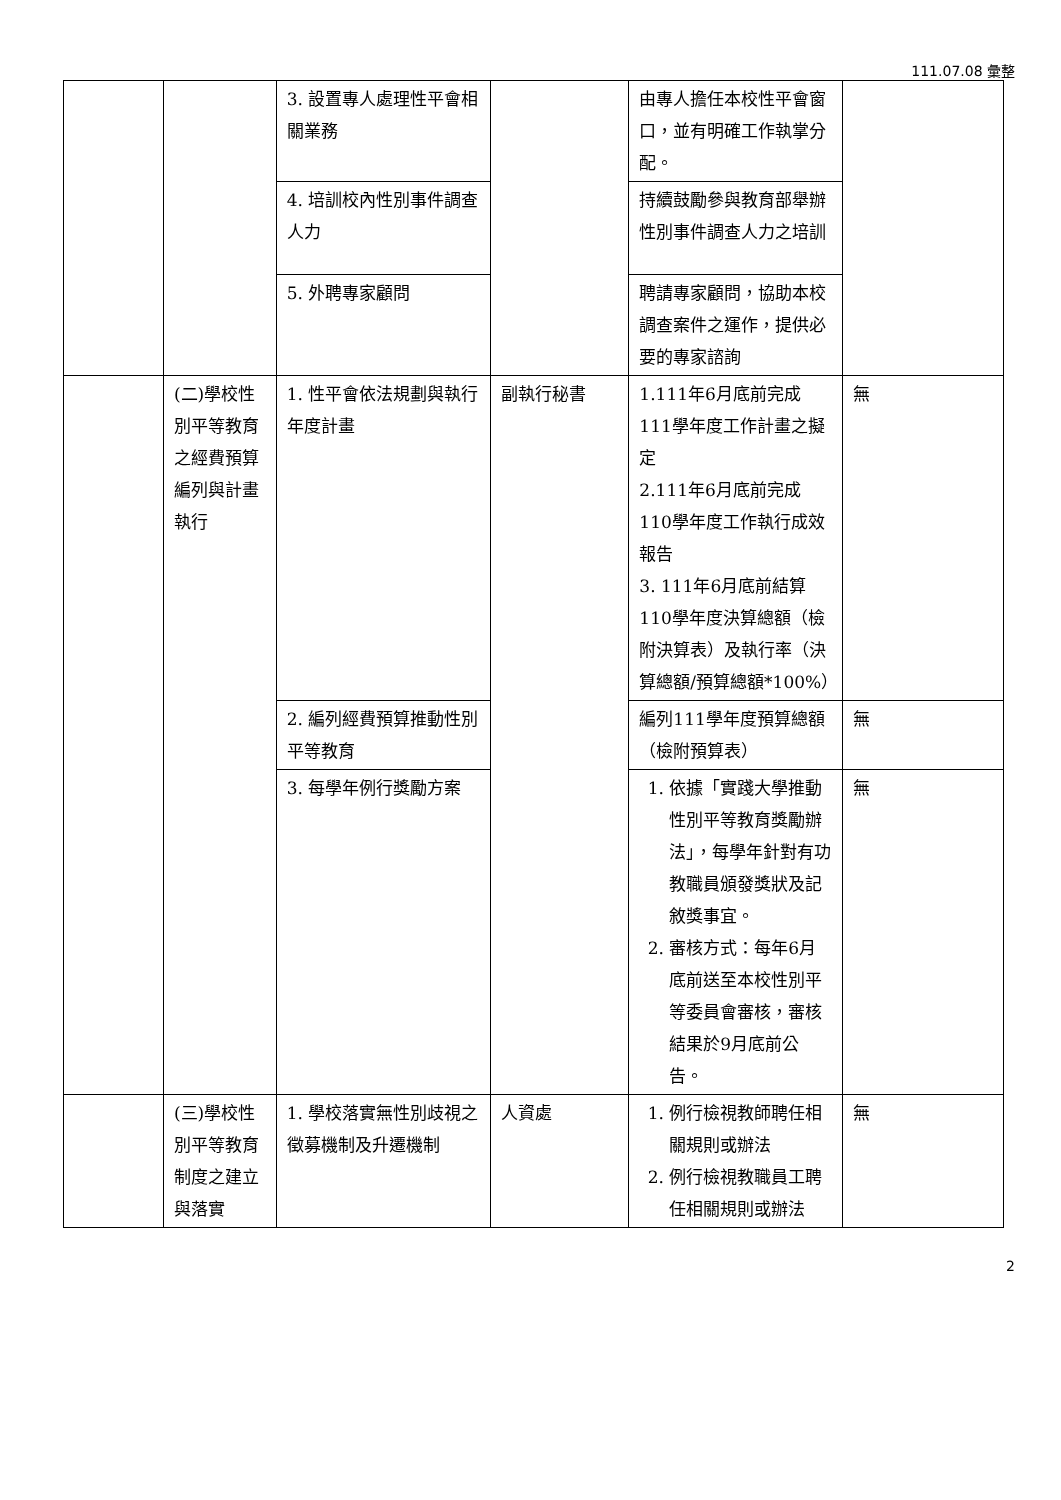111.07.08 彙整
| | | 3. 設置專人處理性平會相關業務 | | 由專人擔任本校性平會窗口，並有明確工作執掌分配。 | |
| | | 4. 培訓校內性別事件調查人力 | | 持續鼓勵參與教育部舉辦性別事件調查人力之培訓 | |
| | | 5. 外聘專家顧問 | | 聘請專家顧問，協助本校調查案件之運作，提供必要的專家諮詢 | |
| | (二)學校性別平等教育之經費預算編列與計畫執行 | 1. 性平會依法規劃與執行年度計畫 | 副執行秘書 | 1.111年6月底前完成111學年度工作計畫之擬定 2.111年6月底前完成110學年度工作執行成效報告 3. 111年6月底前結算110學年度決算總額（檢附決算表）及執行率（決算總額/預算總額*100%） | 無 |
| | | 2. 編列經費預算推動性別平等教育 | | 編列111學年度預算總額（檢附預算表） | 無 |
| | | 3. 每學年例行獎勵方案 | | 1. 依據「實踐大學推動性別平等教育獎勵辦法」，每學年針對有功教職員頒發獎狀及記敘獎事宜。 2. 審核方式：每年6月底前送至本校性別平等委員會審核，審核結果於9月底前公告。 | 無 |
| | (三)學校性別平等教育制度之建立與落實 | 1. 學校落實無性別歧視之徵募機制及升遷機制 | 人資處 | 1. 例行檢視教師聘任相關規則或辦法 2. 例行檢視教職員工聘任相關規則或辦法 | 無 |
2